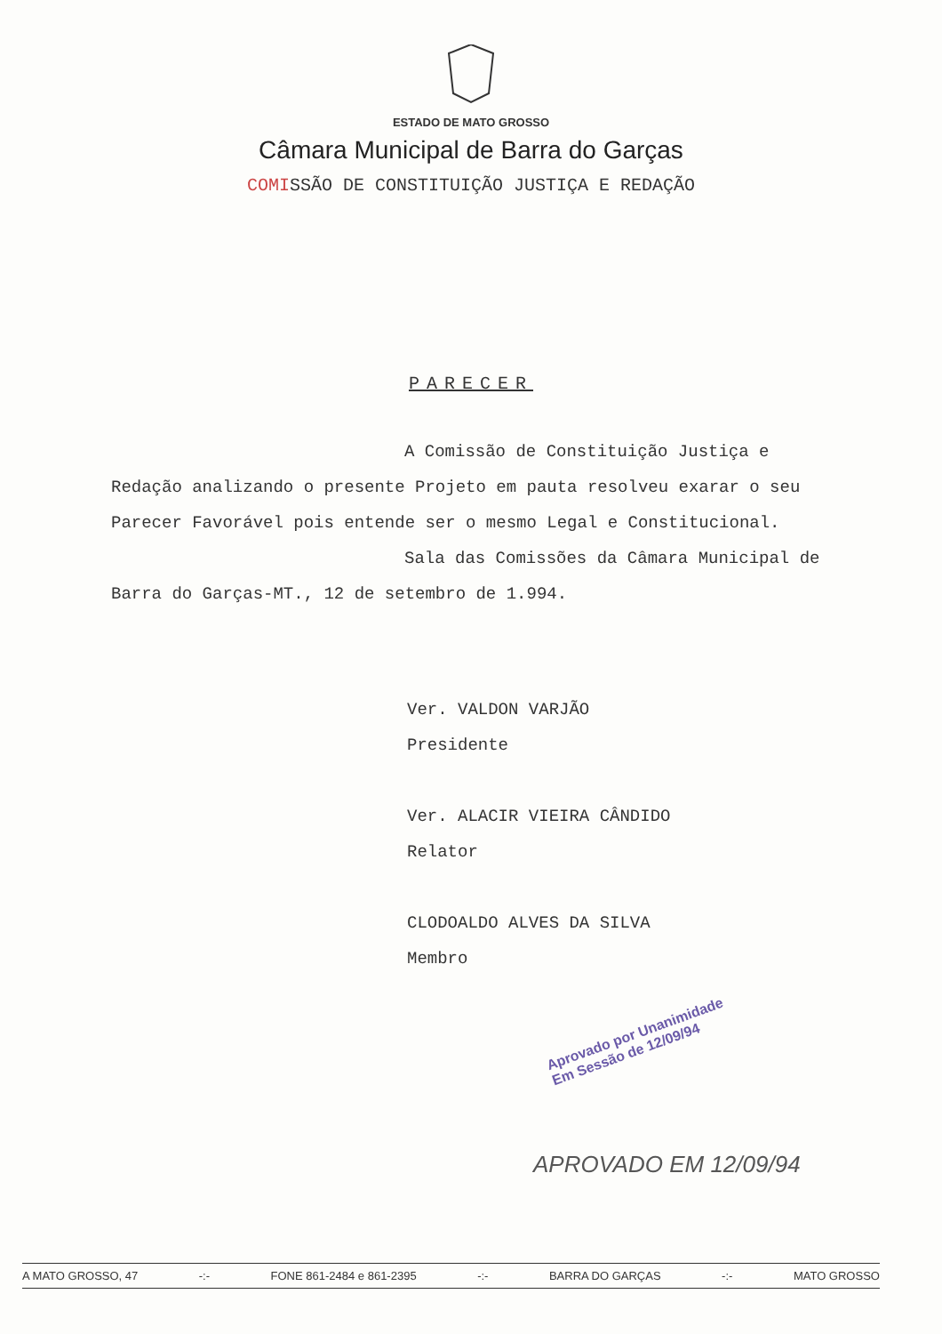ESTADO DE MATO GROSSO
Câmara Municipal de Barra do Garças
COMISSÃO DE CONSTITUIÇÃO JUSTIÇA E REDAÇÃO
PARECER
A Comissão de Constituição Justiça e Redação analizando o presente Projeto em pauta resolveu exarar o seu Parecer Favorável pois entende ser o mesmo Legal e Constitucional.
Sala das Comissões da Câmara Municipal de Barra do Garças-MT., 12 de setembro de 1.994.
Ver. VALDON VARJÃO
Presidente
Ver. ALACIR VIEIRA CÂNDIDO
Relator
CLODOALDO ALVES DA SILVA
Membro
Aprovado por Unanimidade
Em Sessão de 12/09/94
APROVADO EM 12/09/94
A MATO GROSSO, 47 -:- FONE 861-2484 e 861-2395 -:- BARRA DO GARÇAS -:- MATO GROSSO